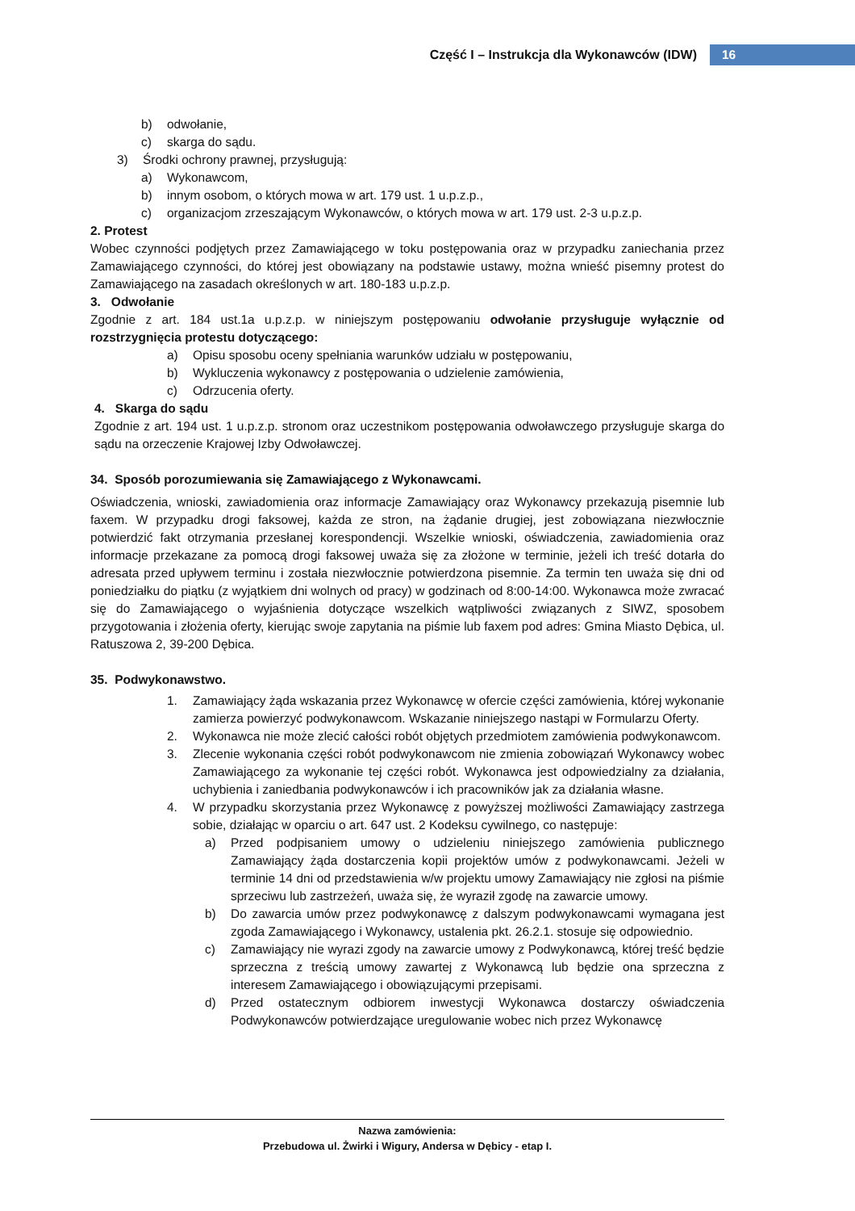Część I – Instrukcja dla Wykonawców (IDW) 16
b) odwołanie,
c) skarga do sądu.
3) Środki ochrony prawnej, przysługują:
a) Wykonawcom,
b) innym osobom, o których mowa w art. 179 ust. 1 u.p.z.p.,
c) organizacjom zrzeszającym Wykonawców, o których mowa w art. 179 ust. 2-3 u.p.z.p.
2. Protest
Wobec czynności podjętych przez Zamawiającego w toku postępowania oraz w przypadku zaniechania przez Zamawiającego czynności, do której jest obowiązany na podstawie ustawy, można wnieść pisemny protest do Zamawiającego na zasadach określonych w art. 180-183 u.p.z.p.
3. Odwołanie
Zgodnie z art. 184 ust.1a u.p.z.p. w niniejszym postępowaniu odwołanie przysługuje wyłącznie od rozstrzygnięcia protestu dotyczącego:
a) Opisu sposobu oceny spełniania warunków udziału w postępowaniu,
b) Wykluczenia wykonawcy z postępowania o udzielenie zamówienia,
c) Odrzucenia oferty.
4. Skarga do sądu
Zgodnie z art. 194 ust. 1 u.p.z.p. stronom oraz uczestnikom postępowania odwoławczego przysługuje skarga do sądu na orzeczenie Krajowej Izby Odwoławczej.
34. Sposób porozumiewania się Zamawiającego z Wykonawcami.
Oświadczenia, wnioski, zawiadomienia oraz informacje Zamawiający oraz Wykonawcy przekazują pisemnie lub faxem. W przypadku drogi faksowej, każda ze stron, na żądanie drugiej, jest zobowiązana niezwłocznie potwierdzić fakt otrzymania przesłanej korespondencji. Wszelkie wnioski, oświadczenia, zawiadomienia oraz informacje przekazane za pomocą drogi faksowej uważa się za złożone w terminie, jeżeli ich treść dotarła do adresata przed upływem terminu i została niezwłocznie potwierdzona pisemnie. Za termin ten uważa się dni od poniedziałku do piątku (z wyjątkiem dni wolnych od pracy) w godzinach od 8:00-14:00. Wykonawca może zwracać się do Zamawiającego o wyjaśnienia dotyczące wszelkich wątpliwości związanych z SIWZ, sposobem przygotowania i złożenia oferty, kierując swoje zapytania na piśmie lub faxem pod adres: Gmina Miasto Dębica, ul. Ratuszowa 2, 39-200 Dębica.
35. Podwykonawstwo.
1. Zamawiający żąda wskazania przez Wykonawcę w ofercie części zamówienia, której wykonanie zamierza powierzyć podwykonawcom. Wskazanie niniejszego nastąpi w Formularzu Oferty.
2. Wykonawca nie może zlecić całości robót objętych przedmiotem zamówienia podwykonawcom.
3. Zlecenie wykonania części robót podwykonawcom nie zmienia zobowiązań Wykonawcy wobec Zamawiającego za wykonanie tej części robót. Wykonawca jest odpowiedzialny za działania, uchybienia i zaniedbania podwykonawców i ich pracowników jak za działania własne.
4. W przypadku skorzystania przez Wykonawcę z powyższej możliwości Zamawiający zastrzega sobie, działając w oparciu o art. 647 ust. 2 Kodeksu cywilnego, co następuje:
a) Przed podpisaniem umowy o udzieleniu niniejszego zamówienia publicznego Zamawiający żąda dostarczenia kopii projektów umów z podwykonawcami. Jeżeli w terminie 14 dni od przedstawienia w/w projektu umowy Zamawiający nie zgłosi na piśmie sprzeciwu lub zastrzeżeń, uważa się, że wyraził zgodę na zawarcie umowy.
b) Do zawarcia umów przez podwykonawcę z dalszym podwykonawcami wymagana jest zgoda Zamawiającego i Wykonawcy, ustalenia pkt. 26.2.1. stosuje się odpowiednio.
c) Zamawiający nie wyrazi zgody na zawarcie umowy z Podwykonawcą, której treść będzie sprzeczna z treścią umowy zawartej z Wykonawcą lub będzie ona sprzeczna z interesem Zamawiającego i obowiązującymi przepisami.
d) Przed ostatecznym odbiorem inwestycji Wykonawca dostarczy oświadczenia Podwykonawców potwierdzające uregulowanie wobec nich przez Wykonawcę
Nazwa zamówienia:
Przebudowa ul. Żwirki i Wigury, Andersa w Dębicy - etap I.